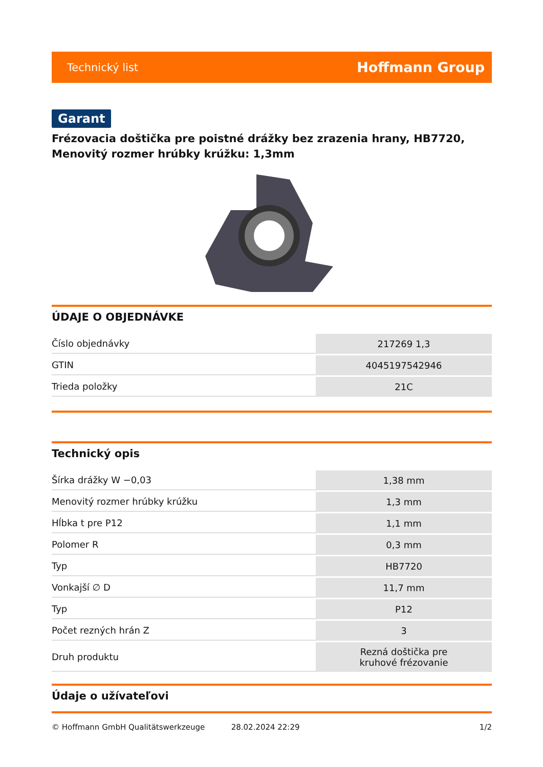Technický list Hoffmann Group
Garant
Frézovacia doštička pre poistné drážky bez zrazenia hrany, HB7720, Menovitý rozmer hrúbky krúžku: 1,3mm
ÚDAJE O OBJEDNÁVKE
| Číslo objednávky | 217269 1,3 |
| GTIN | 4045197542946 |
| Trieda položky | 21C |
Technický opis
| Šírka drážky W −0,03 | 1,38 mm |
| Menovitý rozmer hrúbky krúžku | 1,3 mm |
| Hĺbka t pre P12 | 1,1 mm |
| Polomer R | 0,3 mm |
| Typ | HB7720 |
| Vonkajší ∅ D | 11,7 mm |
| Typ | P12 |
| Počet rezných hrán Z | 3 |
| Druh produktu | Rezná doštička pre kruhové frézovanie |
Údaje o užívateľovi
© Hoffmann GmbH Qualitätswerkzeuge 28.02.2024 22:29 1/2